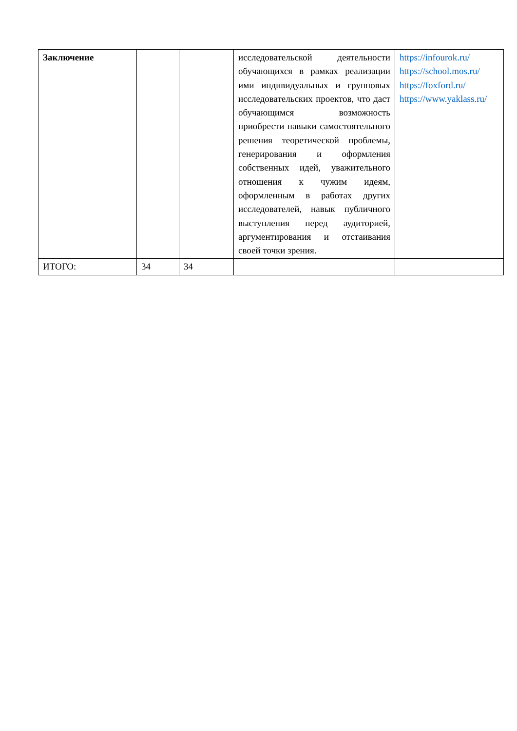| Заключение | | | исследовательской деятельности обучающихся в рамках реализации ими индивидуальных и групповых исследовательских проектов, что даст обучающимся возможность приобрести навыки самостоятельного решения теоретической проблемы, генерирования и оформления собственных идей, уважительного отношения к чужим идеям, оформленным в работах других исследователей, навык публичного выступления перед аудиторией, аргументирования и отстаивания своей точки зрения. | https://infourok.ru/ https://school.mos.ru/ https://foxford.ru/ https://www.yaklass.ru/ |
| ИТОГО: | 34 | 34 | | |